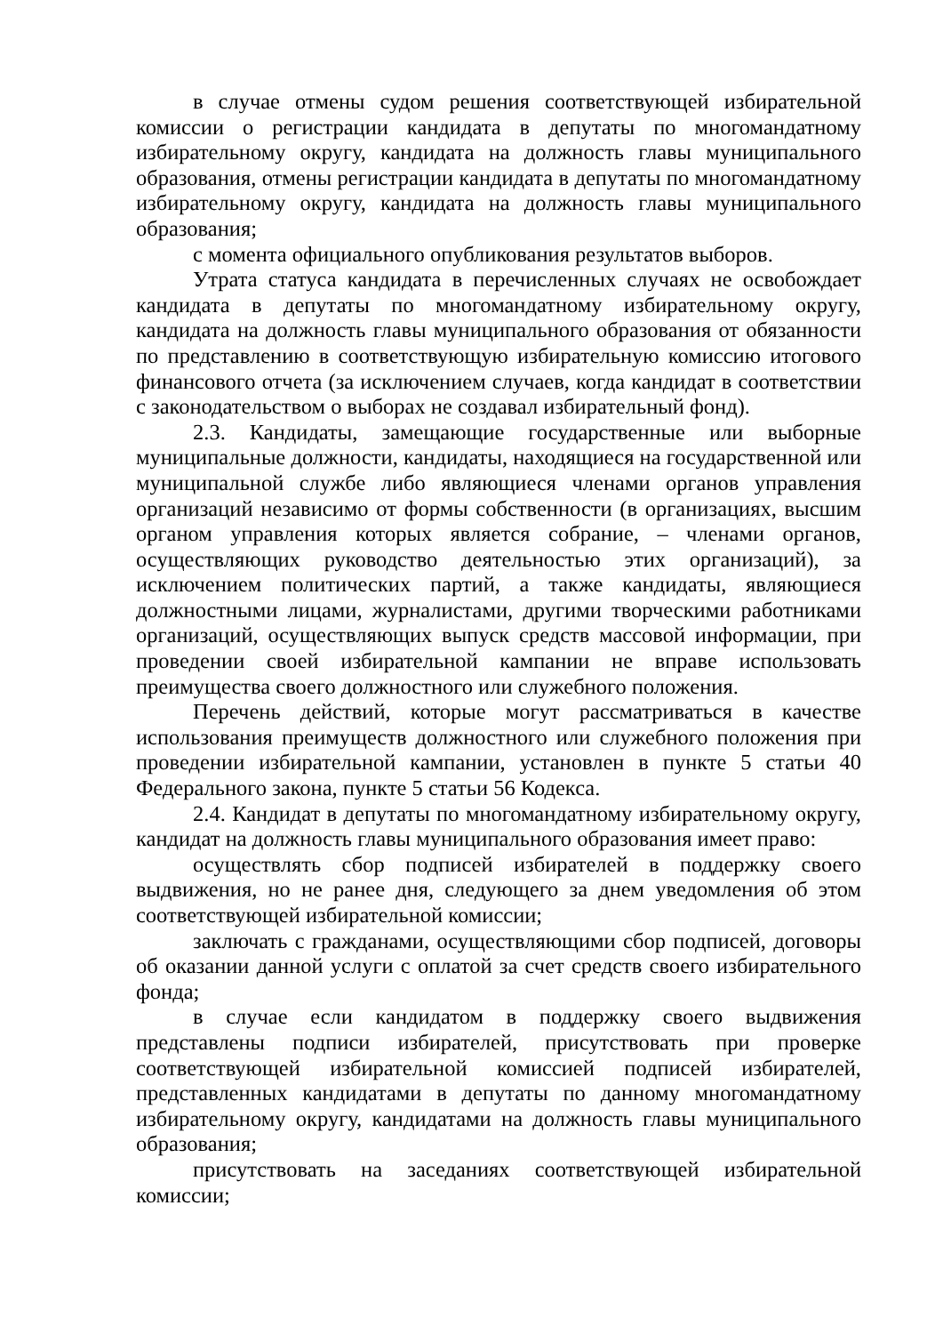в случае отмены судом решения соответствующей избирательной комиссии о регистрации кандидата в депутаты по многомандатному избирательному округу, кандидата на должность главы муниципального образования, отмены регистрации кандидата в депутаты по многомандатному избирательному округу, кандидата на должность главы муниципального образования;
с момента официального опубликования результатов выборов.
Утрата статуса кандидата в перечисленных случаях не освобождает кандидата в депутаты по многомандатному избирательному округу, кандидата на должность главы муниципального образования от обязанности по представлению в соответствующую избирательную комиссию итогового финансового отчета (за исключением случаев, когда кандидат в соответствии с законодательством о выборах не создавал избирательный фонд).
2.3. Кандидаты, замещающие государственные или выборные муниципальные должности, кандидаты, находящиеся на государственной или муниципальной службе либо являющиеся членами органов управления организаций независимо от формы собственности (в организациях, высшим органом управления которых является собрание, – членами органов, осуществляющих руководство деятельностью этих организаций), за исключением политических партий, а также кандидаты, являющиеся должностными лицами, журналистами, другими творческими работниками организаций, осуществляющих выпуск средств массовой информации, при проведении своей избирательной кампании не вправе использовать преимущества своего должностного или служебного положения.
Перечень действий, которые могут рассматриваться в качестве использования преимуществ должностного или служебного положения при проведении избирательной кампании, установлен в пункте 5 статьи 40 Федерального закона, пункте 5 статьи 56 Кодекса.
2.4. Кандидат в депутаты по многомандатному избирательному округу, кандидат на должность главы муниципального образования имеет право:
осуществлять сбор подписей избирателей в поддержку своего выдвижения, но не ранее дня, следующего за днем уведомления об этом соответствующей избирательной комиссии;
заключать с гражданами, осуществляющими сбор подписей, договоры об оказании данной услуги с оплатой за счет средств своего избирательного фонда;
в случае если кандидатом в поддержку своего выдвижения представлены подписи избирателей, присутствовать при проверке соответствующей избирательной комиссией подписей избирателей, представленных кандидатами в депутаты по данному многомандатному избирательному округу, кандидатами на должность главы муниципального образования;
присутствовать на заседаниях соответствующей избирательной комиссии;